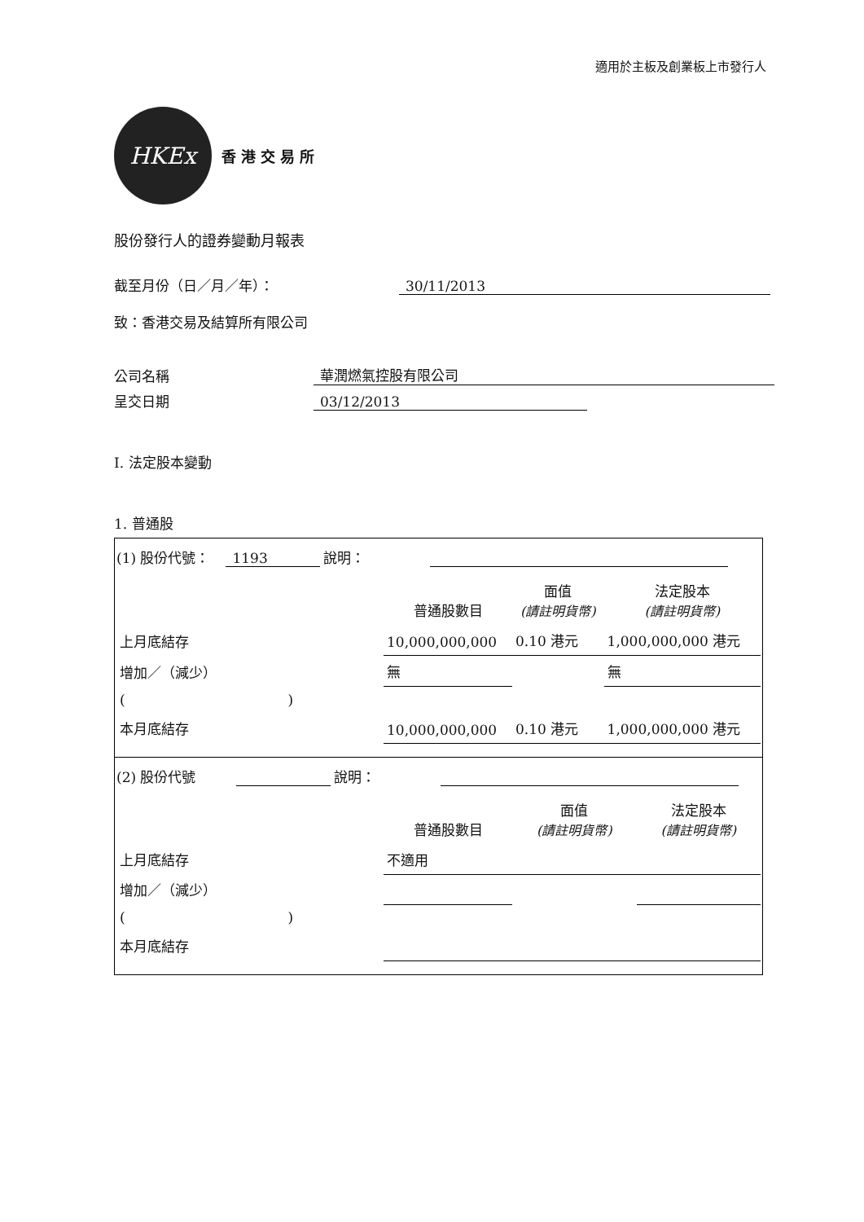適用於主板及創業板上市發行人
HKEx
香港交易所
股份發行人的證券變動月報表
截至月份（日／月／年）： 30/11/2013
致：香港交易及結算所有限公司
公司名稱 華潤燃氣控股有限公司
呈交日期 03/12/2013
I. 法定股本變動
1. 普通股
(1) 股份代號： 1193 說明：
| | 普通股數目 | 面值 (請註明貨幣) | 法定股本 (請註明貨幣) |
| 上月底結存 | 10,000,000,000 | 0.10 港元 | 1,000,000,000 港元 |
| 增加／（減少） | 無 | | 無 |
| ( ) | | | |
| 本月底結存 | 10,000,000,000 | 0.10 港元 | 1,000,000,000 港元 |
(2) 股份代號 說明：
| | 普通股數目 | 面值 (請註明貨幣) | 法定股本 (請註明貨幣) |
| 上月底結存 | 不適用 | | |
| 增加／（減少） | | | |
| ( ) | | | |
| 本月底結存 | | | |